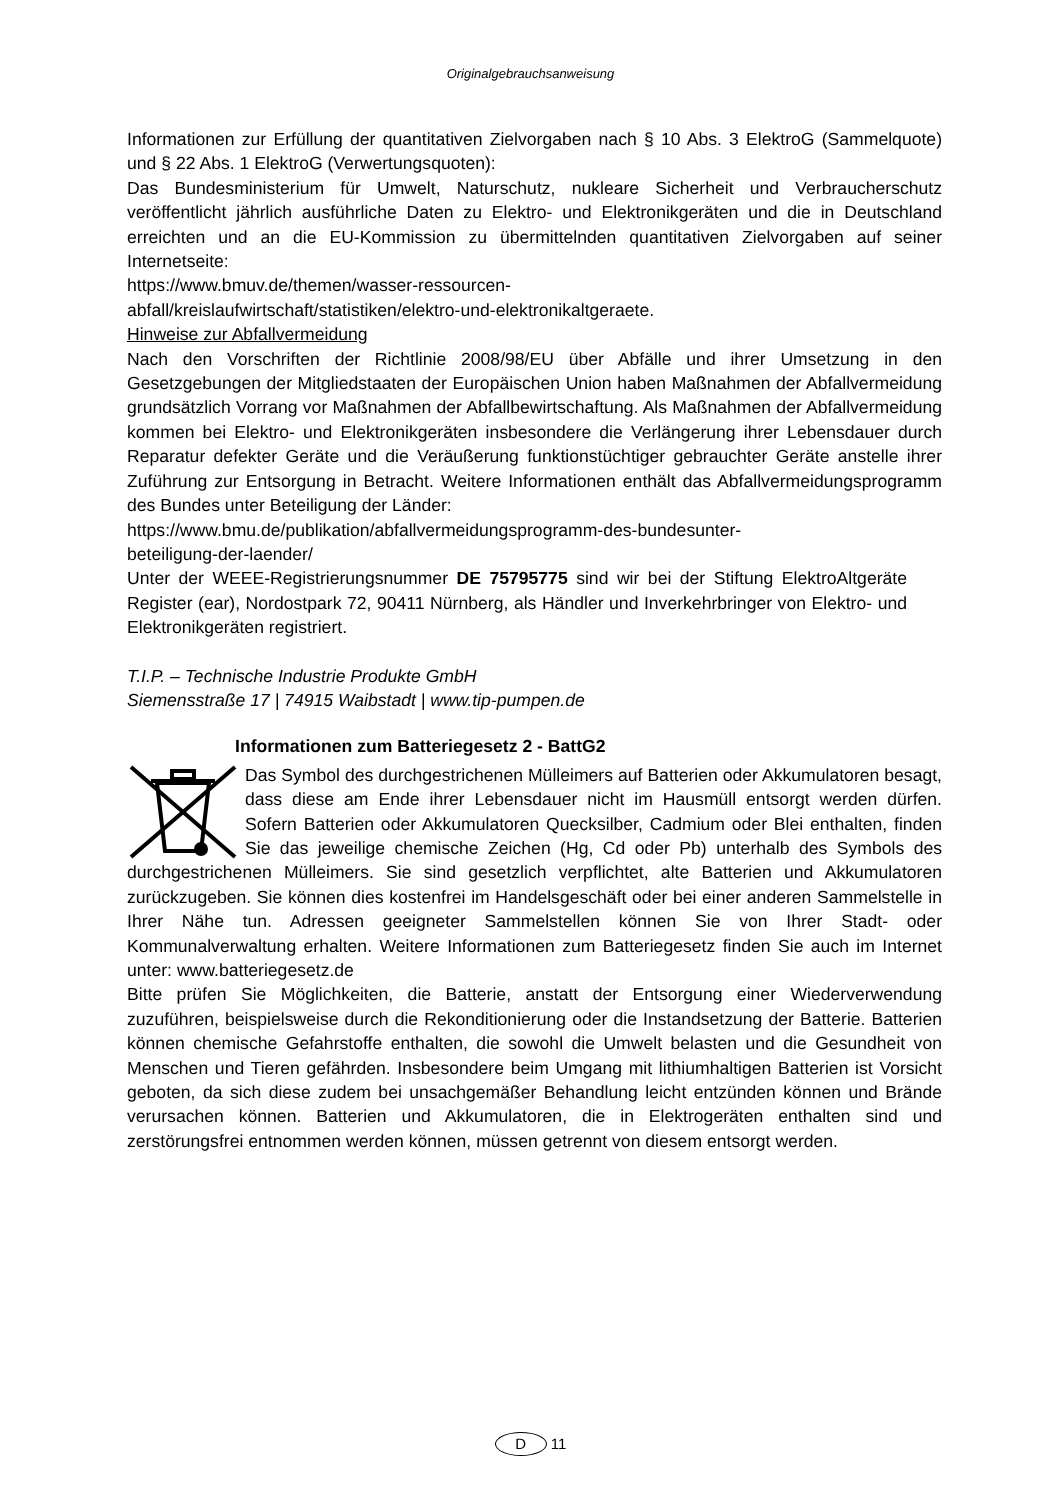Originalgebrauchsanweisung
Informationen zur Erfüllung der quantitativen Zielvorgaben nach § 10 Abs. 3 ElektroG (Sammelquote) und § 22 Abs. 1 ElektroG (Verwertungsquoten):
Das Bundesministerium für Umwelt, Naturschutz, nukleare Sicherheit und Verbraucherschutz veröffentlicht jährlich ausführliche Daten zu Elektro- und Elektronikgeräten und die in Deutschland erreichten und an die EU-Kommission zu übermittelnden quantitativen Zielvorgaben auf seiner Internetseite:
https://www.bmuv.de/themen/wasser-ressourcen-
abfall/kreislaufwirtschaft/statistiken/elektro-und-elektronikaltgeraete.
Hinweise zur Abfallvermeidung
Nach den Vorschriften der Richtlinie 2008/98/EU über Abfälle und ihrer Umsetzung in den Gesetzgebungen der Mitgliedstaaten der Europäischen Union haben Maßnahmen der Abfallvermeidung grundsätzlich Vorrang vor Maßnahmen der Abfallbewirtschaftung. Als Maßnahmen der Abfallvermeidung kommen bei Elektro- und Elektronikgeräten insbesondere die Verlängerung ihrer Lebensdauer durch Reparatur defekter Geräte und die Veräußerung funktionstüchtiger gebrauchter Geräte anstelle ihrer Zuführung zur Entsorgung in Betracht. Weitere Informationen enthält das Abfallvermeidungsprogramm des Bundes unter Beteiligung der Länder:
https://www.bmu.de/publikation/abfallvermeidungsprogramm-des-bundesunter-
beteiligung-der-laender/
Unter der WEEE-Registrierungsnummer DE 75795775 sind wir bei der Stiftung ElektroAltgeräte Register (ear), Nordostpark 72, 90411 Nürnberg, als Händler und Inverkehrbringer von Elektro- und Elektronikgeräten registriert.
T.I.P. – Technische Industrie Produkte GmbH
Siemensstraße 17 | 74915 Waibstadt | www.tip-pumpen.de
Informationen zum Batteriegesetz 2 - BattG2
Das Symbol des durchgestrichenen Mülleimers auf Batterien oder Akkumulatoren besagt, dass diese am Ende ihrer Lebensdauer nicht im Hausmüll entsorgt werden dürfen. Sofern Batterien oder Akkumulatoren Quecksilber, Cadmium oder Blei enthalten, finden Sie das jeweilige chemische Zeichen (Hg, Cd oder Pb) unterhalb des Symbols des durchgestrichenen Mülleimers. Sie sind gesetzlich verpflichtet, alte Batterien und Akkumulatoren zurückzugeben. Sie können dies kostenfrei im Handelsgeschäft oder bei einer anderen Sammelstelle in Ihrer Nähe tun. Adressen geeigneter Sammelstellen können Sie von Ihrer Stadt- oder Kommunalverwaltung erhalten. Weitere Informationen zum Batteriegesetz finden Sie auch im Internet unter: www.batteriegesetz.de
Bitte prüfen Sie Möglichkeiten, die Batterie, anstatt der Entsorgung einer Wiederverwendung zuzuführen, beispielsweise durch die Rekonditionierung oder die Instandsetzung der Batterie. Batterien können chemische Gefahrstoffe enthalten, die sowohl die Umwelt belasten und die Gesundheit von Menschen und Tieren gefährden. Insbesondere beim Umgang mit lithiumhaltigen Batterien ist Vorsicht geboten, da sich diese zudem bei unsachgemäßer Behandlung leicht entzünden können und Brände verursachen können. Batterien und Akkumulatoren, die in Elektrogeräten enthalten sind und zerstörungsfrei entnommen werden können, müssen getrennt von diesem entsorgt werden.
D 11